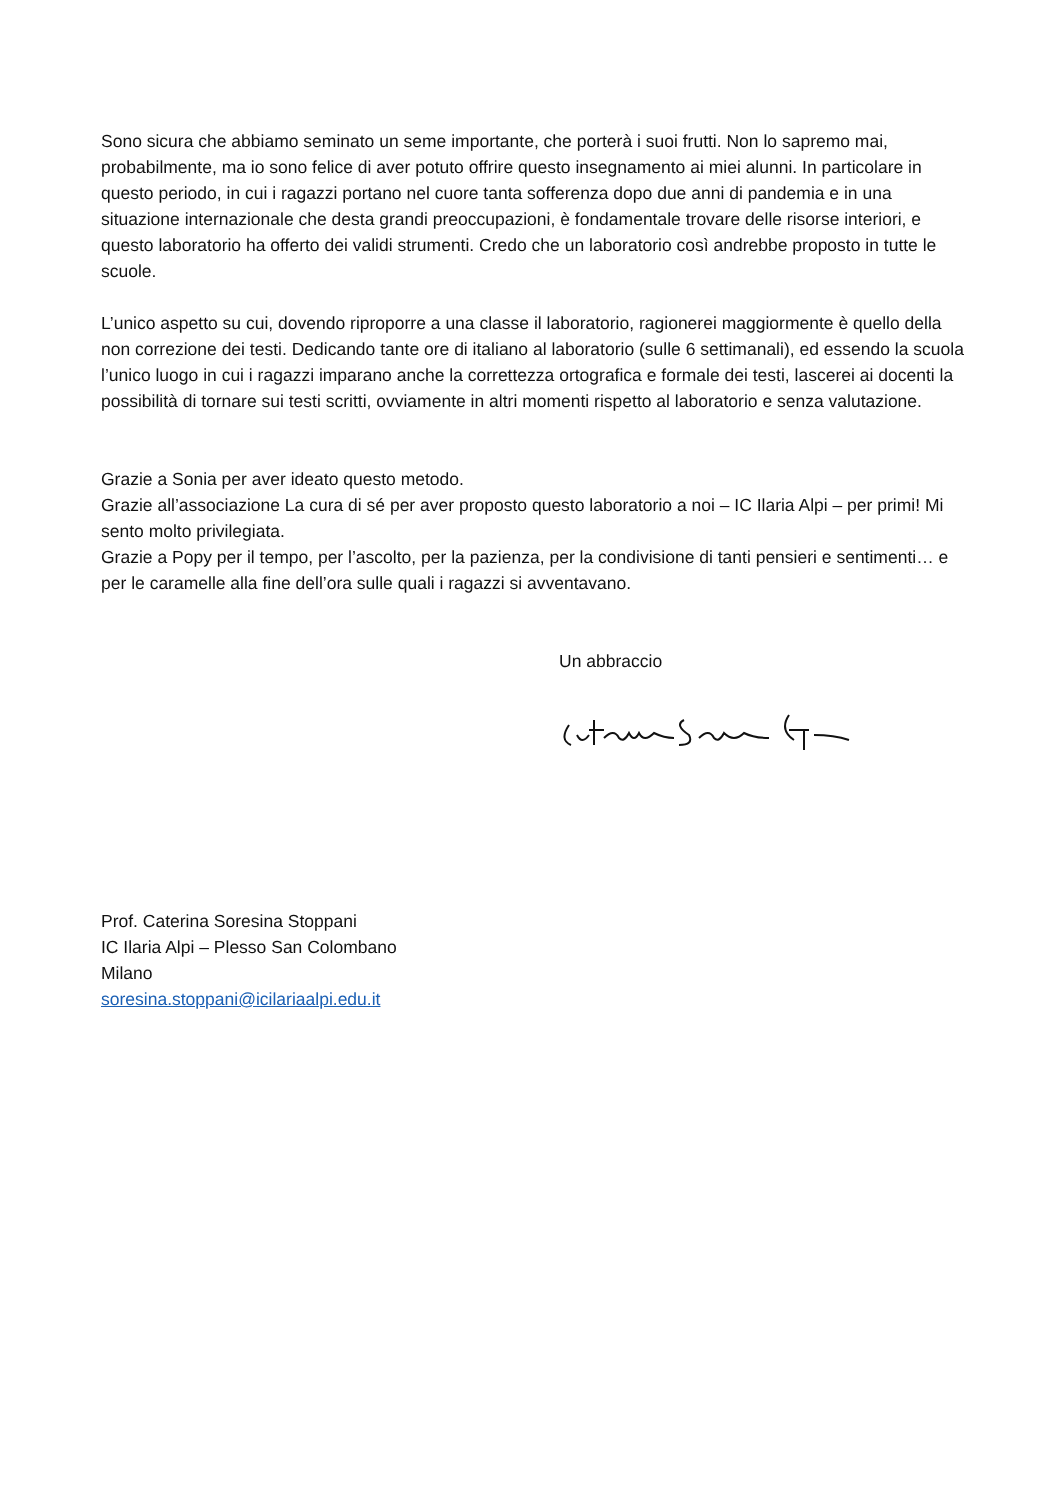Sono sicura che abbiamo seminato un seme importante, che porterà i suoi frutti. Non lo sapremo mai, probabilmente, ma io sono felice di aver potuto offrire questo insegnamento ai miei alunni. In particolare in questo periodo, in cui i ragazzi portano nel cuore tanta sofferenza dopo due anni di pandemia e in una situazione internazionale che desta grandi preoccupazioni, è fondamentale trovare delle risorse interiori, e questo laboratorio ha offerto dei validi strumenti. Credo che un laboratorio così andrebbe proposto in tutte le scuole.
L’unico aspetto su cui, dovendo riproporre a una classe il laboratorio, ragionerei maggiormente è quello della non correzione dei testi. Dedicando tante ore di italiano al laboratorio (sulle 6 settimanali), ed essendo la scuola l’unico luogo in cui i ragazzi imparano anche la correttezza ortografica e formale dei testi, lascerei ai docenti la possibilità di tornare sui testi scritti, ovviamente in altri momenti rispetto al laboratorio e senza valutazione.
Grazie a Sonia per aver ideato questo metodo.
Grazie all’associazione La cura di sé per aver proposto questo laboratorio a noi – IC Ilaria Alpi – per primi! Mi sento molto privilegiata.
Grazie a Popy per il tempo, per l’ascolto, per la pazienza, per la condivisione di tanti pensieri e sentimenti… e per le caramelle alla fine dell’ora sulle quali i ragazzi si avventavano.
Un abbraccio
Prof. Caterina Soresina Stoppani
IC Ilaria Alpi – Plesso San Colombano
Milano
soresina.stoppani@icilariaalpi.edu.it